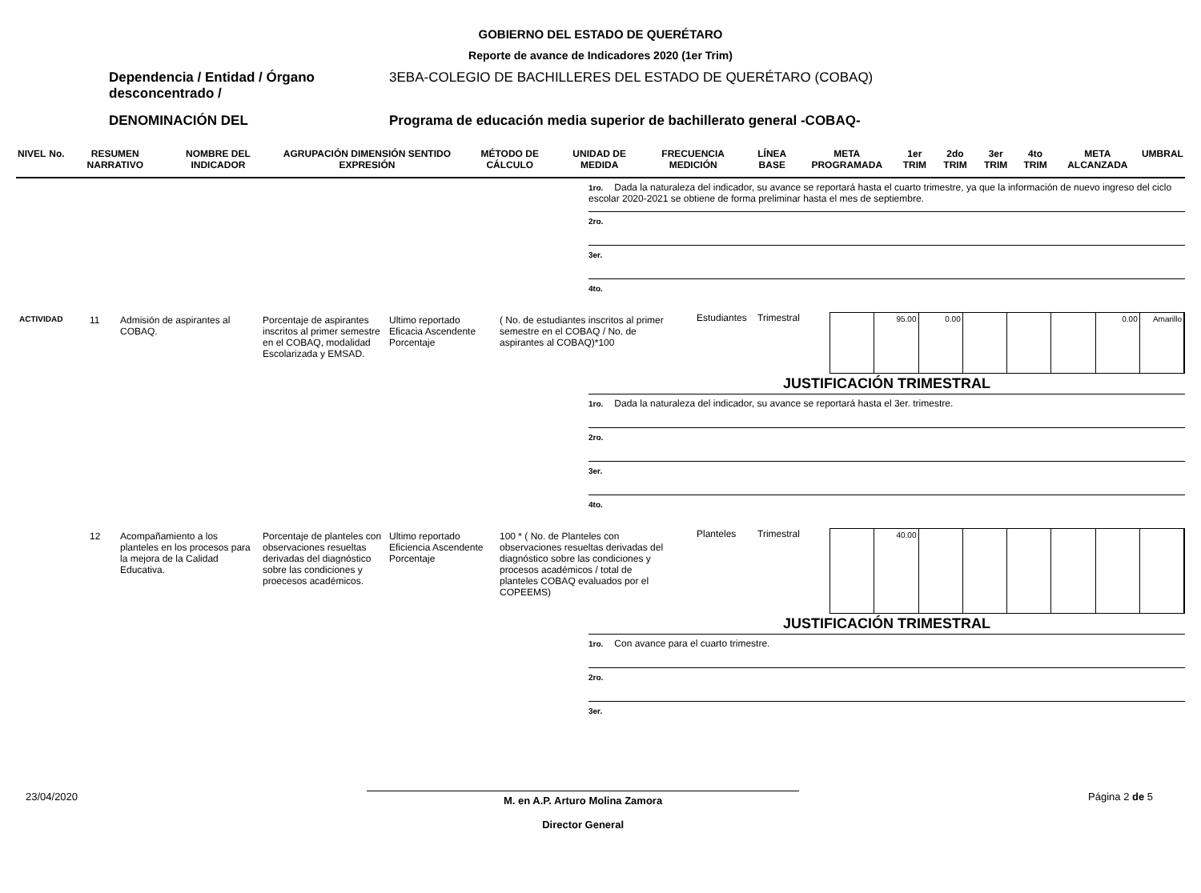GOBIERNO DEL ESTADO DE QUERÉTARO
Reporte de avance de Indicadores 2020 (1er Trim)
Dependencia / Entidad / Órgano desconcentrado /
3EBA-COLEGIO DE BACHILLERES DEL ESTADO DE QUERÉTARO (COBAQ)
DENOMINACIÓN DEL Programa de educación media superior de bachillerato general -COBAQ-
| NIVEL | No. | RESUMEN NARRATIVO | NOMBRE DEL INDICADOR | AGRUPACIÓN DIMENSIÓN SENTIDO EXPRESIÓN | MÉTODO DE CÁLCULO | UNIDAD DE MEDIDA | FRECUENCIA MEDICIÓN | LÍNEA BASE | META PROGRAMADA | 1er TRIM | 2do TRIM | 3er TRIM | 4to TRIM | META ALCANZADA | UMBRAL |
| --- | --- | --- | --- | --- | --- | --- | --- | --- | --- | --- | --- | --- | --- | --- | --- |
1ro. Dada la naturaleza del indicador, su avance se reportará hasta el cuarto trimestre, ya que la información de nuevo ingreso del ciclo escolar 2020-2021 se obtiene de forma preliminar hasta el mes de septiembre.
2ro.
3er.
4to.
ACTIVIDAD
11 Admisión de aspirantes al COBAQ.
Porcentaje de aspirantes inscritos al primer semestre en el COBAQ, modalidad Escolarizada y EMSAD.
Ultimo reportado Eficacia Ascendente Porcentaje
( No. de estudiantes inscritos al primer semestre en el COBAQ / No. de aspirantes al COBAQ)*100
Estudiantes
Trimestral
95.00 0.00 0.00 Amarillo
JUSTIFICACIÓN TRIMESTRAL
1ro. Dada la naturaleza del indicador, su avance se reportará hasta el 3er. trimestre.
2ro.
3er.
4to.
12 Acompañamiento a los planteles en los procesos para la mejora de la Calidad Educativa.
Porcentaje de planteles con observaciones resueltas derivadas del diagnóstico sobre las condiciones y proecesos académicos.
Ultimo reportado Eficiencia Ascendente Porcentaje
100 * ( No. de Planteles con observaciones resueltas derivadas del diagnóstico sobre las condiciones y procesos académicos / total de planteles COBAQ evaluados por el COPEEMS)
Planteles Trimestral
40.00
JUSTIFICACIÓN TRIMESTRAL
1ro. Con avance para el cuarto trimestre.
2ro.
3er.
23/04/2020
M. en A.P. Arturo Molina Zamora
Director General
Página 2 de 5